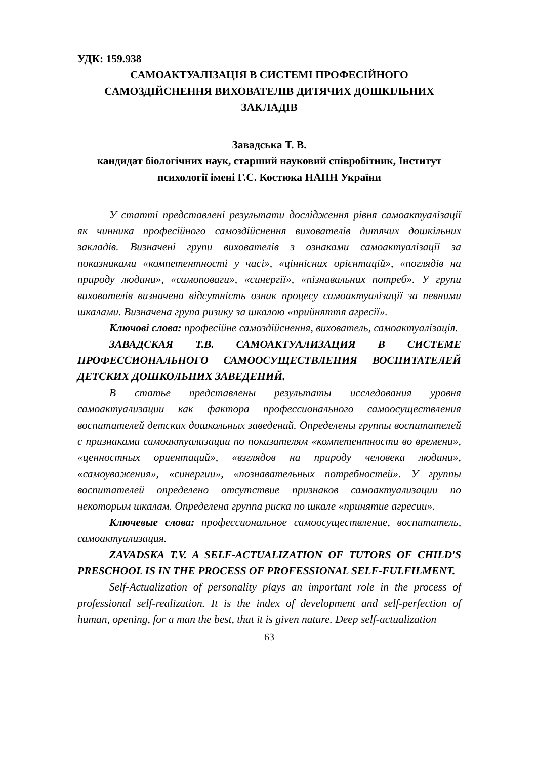УДК: 159.938
САМОАКТУАЛІЗАЦІЯ В СИСТЕМІ ПРОФЕСІЙНОГО САМОЗДІЙСНЕННЯ ВИХОВАТЕЛІВ ДИТЯЧИХ ДОШКІЛЬНИХ ЗАКЛАДІВ
Завадська Т. В.
кандидат біологічних наук, старший науковий співробітник, Інститут психології імені Г.С. Костюка НАПН України
У статті представлені результати дослідження рівня самоактуалізації як чинника професійного самоздійснення вихователів дитячих дошкільних закладів. Визначені групи вихователів з ознаками самоактуалізації за показниками «компетентності у часі», «ціннісних орієнтацій», «поглядів на природу людини», «самоповаги», «синергії», «пізнавальних потреб». У групи вихователів визначена відсутність ознак процесу самоактуалізації за певними шкалами. Визначена група ризику за шкалою «прийняття агресії».
Ключові слова: професійне самоздійснення, вихователь, самоактуалізація.
ЗАВАДСКАЯ Т.В. САМОАКТУАЛИЗАЦИЯ В СИСТЕМЕ ПРОФЕССИОНАЛЬНОГО САМООСУЩЕСТВЛЕНИЯ ВОСПИТАТЕЛЕЙ ДЕТСКИХ ДОШКОЛЬНИХ ЗАВЕДЕНИЙ.
В статье представлены результаты исследования уровня самоактуализации как фактора профессионального самоосуществления воспитателей детских дошкольных заведений. Определены группы воспитателей с признаками самоактуализации по показателям «компетентности во времени», «ценностных ориентаций», «взглядов на природу человека людини», «самоуважения», «синергии», «познавательных потребностей». У группы воспитателей определено отсутствие признаков самоактуализации по некоторым шкалам. Определена группа риска по шкале «принятие агресии».
Ключевые слова: профессиональное самоосуществление, воспитатель, самоактуализация.
ZAVADSKA T.V. A SELF-ACTUALIZATION OF TUTORS OF CHILD'S PRESCHOOL IS IN THE PROCESS OF PROFESSIONAL SELF-FULFILMENT.
Self-Actualization of personality plays an important role in the process of professional self-realization. It is the index of development and self-perfection of human, opening, for a man the best, that it is given nature. Deep self-actualization
63